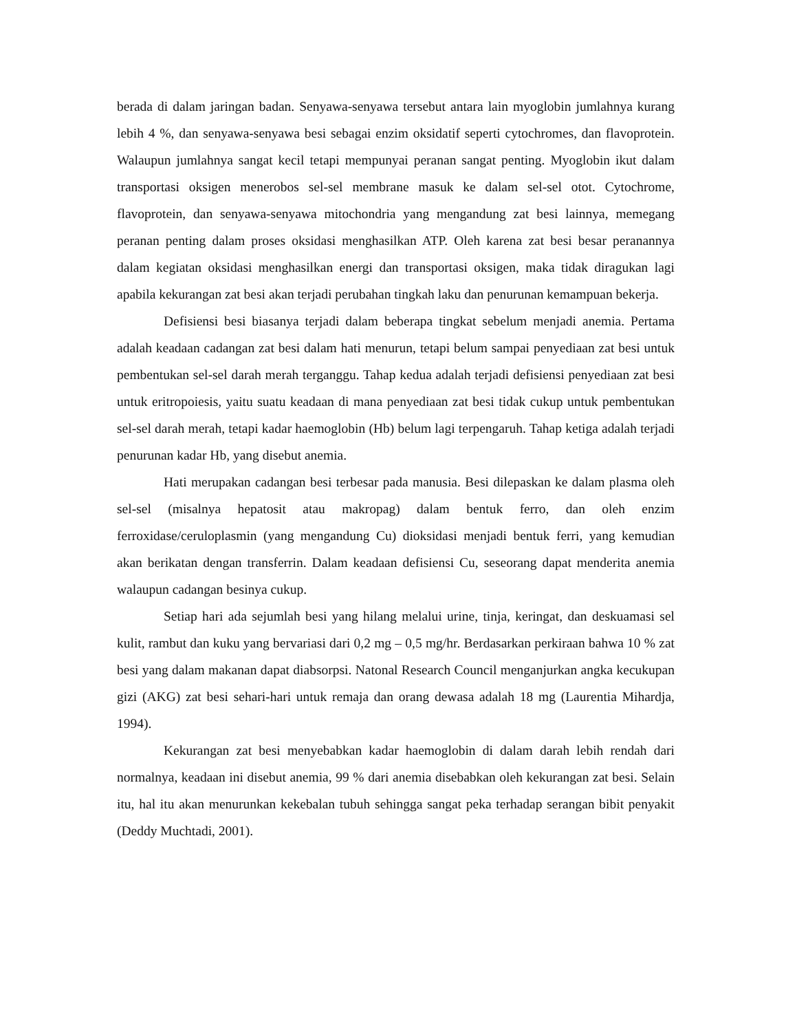berada di dalam jaringan badan. Senyawa-senyawa tersebut antara lain myoglobin jumlahnya kurang lebih 4 %, dan senyawa-senyawa besi sebagai enzim oksidatif seperti cytochromes, dan flavoprotein. Walaupun jumlahnya sangat kecil tetapi mempunyai peranan sangat penting. Myoglobin ikut dalam transportasi oksigen menerobos sel-sel membrane masuk ke dalam sel-sel otot. Cytochrome, flavoprotein, dan senyawa-senyawa mitochondria yang mengandung zat besi lainnya, memegang peranan penting dalam proses oksidasi menghasilkan ATP. Oleh karena zat besi besar peranannya dalam kegiatan oksidasi menghasilkan energi dan transportasi oksigen, maka tidak diragukan lagi apabila kekurangan zat besi akan terjadi perubahan tingkah laku dan penurunan kemampuan bekerja.
Defisiensi besi biasanya terjadi dalam beberapa tingkat sebelum menjadi anemia. Pertama adalah keadaan cadangan zat besi dalam hati menurun, tetapi belum sampai penyediaan zat besi untuk pembentukan sel-sel darah merah terganggu. Tahap kedua adalah terjadi defisiensi penyediaan zat besi untuk eritropoiesis, yaitu suatu keadaan di mana penyediaan zat besi tidak cukup untuk pembentukan sel-sel darah merah, tetapi kadar haemoglobin (Hb) belum lagi terpengaruh. Tahap ketiga adalah terjadi penurunan kadar Hb, yang disebut anemia.
Hati merupakan cadangan besi terbesar pada manusia. Besi dilepaskan ke dalam plasma oleh sel-sel (misalnya hepatosit atau makropag) dalam bentuk ferro, dan oleh enzim ferroxidase/ceruloplasmin (yang mengandung Cu) dioksidasi menjadi bentuk ferri, yang kemudian akan berikatan dengan transferrin. Dalam keadaan defisiensi Cu, seseorang dapat menderita anemia walaupun cadangan besinya cukup.
Setiap hari ada sejumlah besi yang hilang melalui urine, tinja, keringat, dan deskuamasi sel kulit, rambut dan kuku yang bervariasi dari 0,2 mg – 0,5 mg/hr. Berdasarkan perkiraan bahwa 10 % zat besi yang dalam makanan dapat diabsorpsi. Natonal Research Council menganjurkan angka kecukupan gizi (AKG) zat besi sehari-hari untuk remaja dan orang dewasa adalah 18 mg (Laurentia Mihardja, 1994).
Kekurangan zat besi menyebabkan kadar haemoglobin di dalam darah lebih rendah dari normalnya, keadaan ini disebut anemia, 99 % dari anemia disebabkan oleh kekurangan zat besi. Selain itu, hal itu akan menurunkan kekebalan tubuh sehingga sangat peka terhadap serangan bibit penyakit (Deddy Muchtadi, 2001).